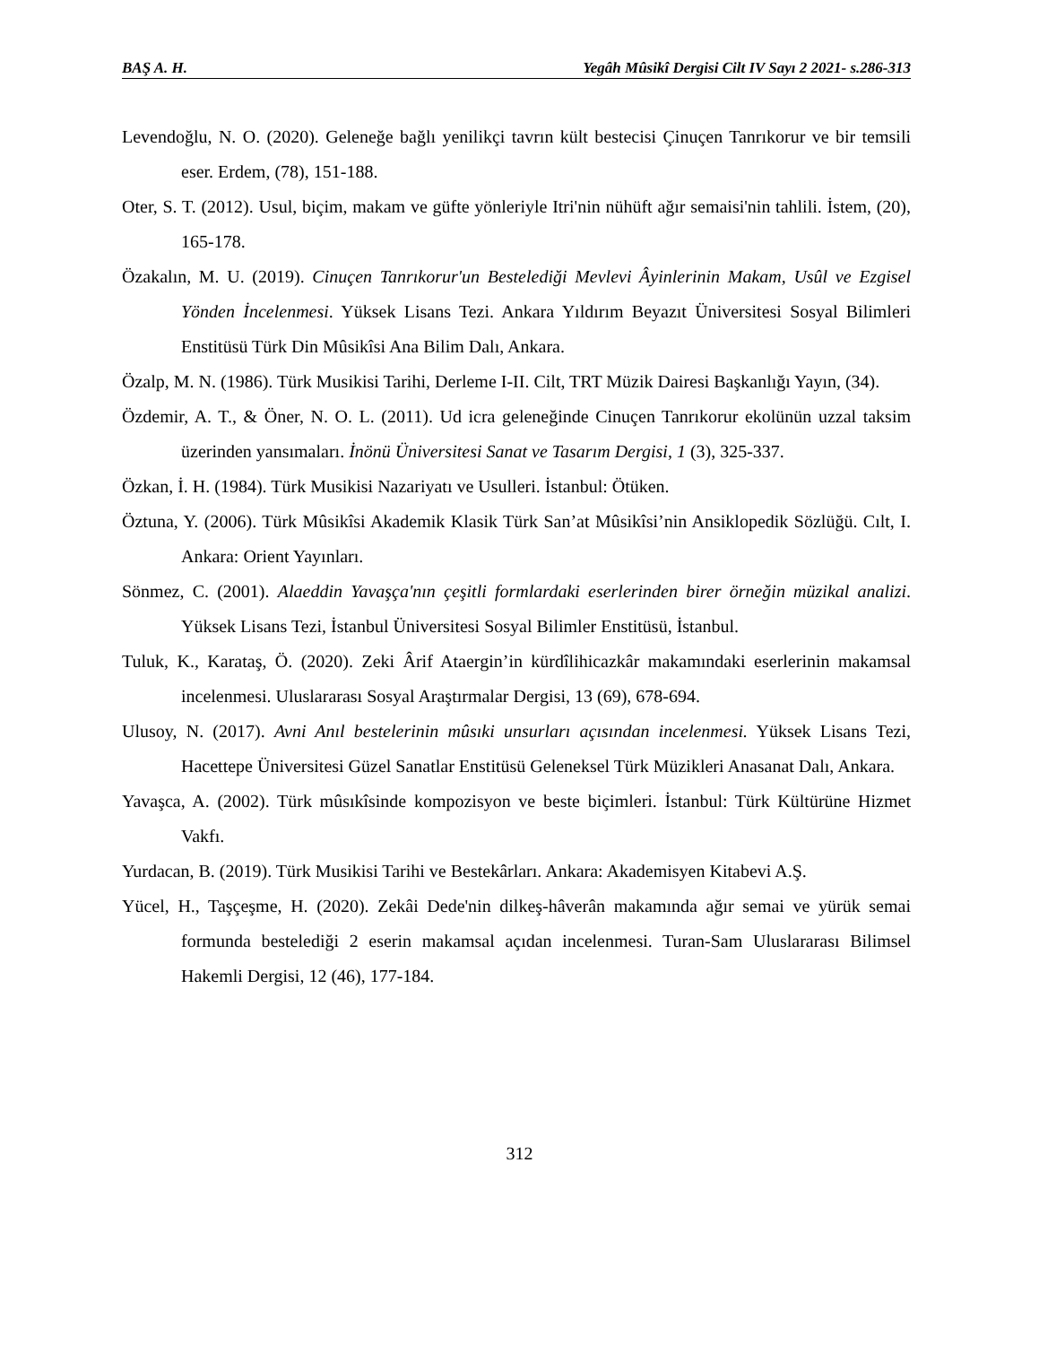BAŞ A. H. Yegâh Mûsikî Dergisi Cilt IV Sayı 2 2021- s.286-313
Levendoğlu, N. O. (2020). Geleneğe bağlı yenilikçi tavrın kült bestecisi Çinuçen Tanrıkorur ve bir temsili eser. Erdem, (78), 151-188.
Oter, S. T. (2012). Usul, biçim, makam ve güfte yönleriyle Itri'nin nühüft ağır semaisi'nin tahlili. İstem, (20), 165-178.
Özakalın, M. U. (2019). Cinuçen Tanrıkorur'un Bestelediği Mevlevi Âyinlerinin Makam, Usûl ve Ezgisel Yönden İncelenmesi. Yüksek Lisans Tezi. Ankara Yıldırım Beyazıt Üniversitesi Sosyal Bilimleri Enstitüsü Türk Din Mûsikîsi Ana Bilim Dalı, Ankara.
Özalp, M. N. (1986). Türk Musikisi Tarihi, Derleme I-II. Cilt, TRT Müzik Dairesi Başkanlığı Yayın, (34).
Özdemir, A. T., & Öner, N. O. L. (2011). Ud icra geleneğinde Cinuçen Tanrıkorur ekolünün uzzal taksim üzerinden yansımaları. İnönü Üniversitesi Sanat ve Tasarım Dergisi, 1 (3), 325-337.
Özkan, İ. H. (1984). Türk Musikisi Nazariyatı ve Usulleri. İstanbul: Ötüken.
Öztuna, Y. (2006). Türk Mûsikîsi Akademik Klasik Türk San’at Mûsikîsi’nin Ansiklopedik Sözlüğü. Cılt, I. Ankara: Orient Yayınları.
Sönmez, C. (2001). Alaeddin Yavaşça'nın çeşitli formlardaki eserlerinden birer örneğin müzikal analizi. Yüksek Lisans Tezi, İstanbul Üniversitesi Sosyal Bilimler Enstitüsü, İstanbul.
Tuluk, K., Karataş, Ö. (2020). Zeki Ârif Ataergin’in kürdîlihicazkâr makamındaki eserlerinin makamsal incelenmesi. Uluslararası Sosyal Araştırmalar Dergisi, 13 (69), 678-694.
Ulusoy, N. (2017). Avni Anıl bestelerinin mûsıki unsurları açısından incelenmesi. Yüksek Lisans Tezi, Hacettepe Üniversitesi Güzel Sanatlar Enstitüsü Geleneksel Türk Müzikleri Anasanat Dalı, Ankara.
Yavaşca, A. (2002). Türk mûsıkîsinde kompozisyon ve beste biçimleri. İstanbul: Türk Kültürüne Hizmet Vakfı.
Yurdacan, B. (2019). Türk Musikisi Tarihi ve Bestekârları. Ankara: Akademisyen Kitabevi A.Ş.
Yücel, H., Taşçeşme, H. (2020). Zekâi Dede'nin dilkeş-hâverân makamında ağır semai ve yürük semai formunda bestelediği 2 eserin makamsal açıdan incelenmesi. Turan-Sam Uluslararası Bilimsel Hakemli Dergisi, 12 (46), 177-184.
312